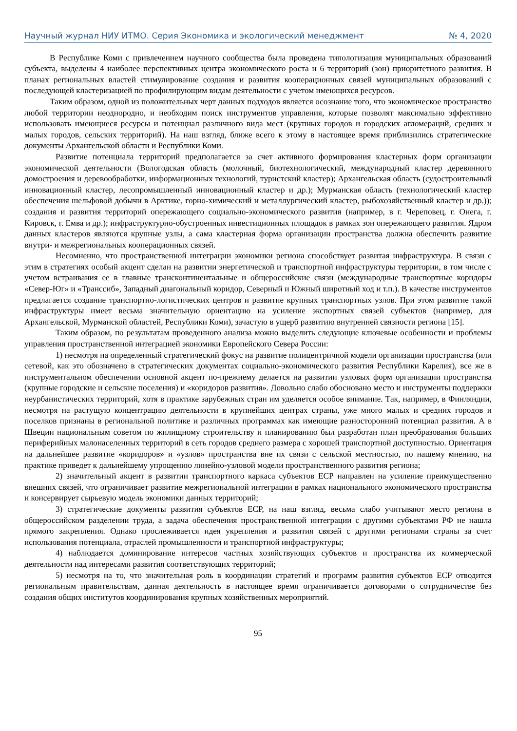Научный журнал НИУ ИТМО. Серия Экономика и экологический менеджмент № 4, 2020
В Республике Коми с привлечением научного сообщества была проведена типологизация муниципальных образований субъекта, выделены 4 наиболее перспективных центра экономического роста и 6 территорий (зон) приоритетного развития. В планах региональных властей стимулирование создания и развития кооперационных связей муниципальных образований с последующей кластеризацией по профилирующим видам деятельности с учетом имеющихся ресурсов.
Таким образом, одной из положительных черт данных подходов является осознание того, что экономическое пространство любой территории неоднородно, и необходим поиск инструментов управления, которые позволят максимально эффективно использовать имеющиеся ресурсы и потенциал различного вида мест (крупных городов и городских агломераций, средних и малых городов, сельских территорий). На наш взгляд, ближе всего к этому в настоящее время приблизились стратегические документы Архангельской области и Республики Коми.
Развитие потенциала территорий предполагается за счет активного формирования кластерных форм организации экономической деятельности (Вологодская область (молочный, биотехнологический, международный кластер деревянного домостроения и деревообработки, информационных технологий, туристский кластер); Архангельская область (судостроительный инновационный кластер, лесопромышленный инновационный кластер и др.); Мурманская область (технологический кластер обеспечения шельфовой добычи в Арктике, горно-химический и металлургический кластер, рыбохозяйственный кластер и др.)); создания и развития территорий опережающего социально-экономического развития (например, в г. Череповец, г. Онега, г. Кировск, г. Емва и др.); инфраструктурно-обустроенных инвестиционных площадок в рамках зон опережающего развития. Ядром данных кластеров являются крупные узлы, а сама кластерная форма организации пространства должна обеспечить развитие внутри- и межрегиональных кооперационных связей.
Несомненно, что пространственной интеграции экономики региона способствует развитая инфраструктура. В связи с этим в стратегиях особый акцент сделан на развитии энергетической и транспортной инфраструктуры территории, в том числе с учетом встраивания ее в главные трансконтинентальные и общероссийские связи (международные транспортные коридоры «Север-Юг» и «Транссиб», Западный диагональный коридор, Северный и Южный широтный ход и т.п.). В качестве инструментов предлагается создание транспортно-логистических центров и развитие крупных транспортных узлов. При этом развитие такой инфраструктуры имеет весьма значительную ориентацию на усиление экспортных связей субъектов (например, для Архангельской, Мурманской областей, Республики Коми), зачастую в ущерб развитию внутренней связности региона [15].
Таким образом, по результатам проведенного анализа можно выделить следующие ключевые особенности и проблемы управления пространственной интеграцией экономики Европейского Севера России:
1) несмотря на определенный стратегический фокус на развитие полицентричной модели организации пространства (или сетевой, как это обозначено в стратегических документах социально-экономического развития Республики Карелия), все же в инструментальном обеспечении основной акцент по-прежнему делается на развитии узловых форм организации пространства (крупные городские и сельские поселения) и «коридоров развития». Довольно слабо обосновано место и инструменты поддержки неурбанистических территорий, хотя в практике зарубежных стран им уделяется особое внимание. Так, например, в Финляндии, несмотря на растущую концентрацию деятельности в крупнейших центрах страны, уже много малых и средних городов и поселков признаны в региональной политике и различных программах как имеющие разносторонний потенциал развития. А в Швеции национальным советом по жилищному строительству и планированию был разработан план преобразования больших периферийных малонаселенных территорий в сеть городов среднего размера с хорошей транспортной доступностью. Ориентация на дальнейшее развитие «коридоров» и «узлов» пространства вне их связи с сельской местностью, по нашему мнению, на практике приведет к дальнейшему упрощению линейно-узловой модели пространственного развития региона;
2) значительный акцент в развитии транспортного каркаса субъектов ЕСР направлен на усиление преимущественно внешних связей, что ограничивает развитие межрегиональной интеграции в рамках национального экономического пространства и консервирует сырьевую модель экономики данных территорий;
3) стратегические документы развития субъектов ЕСР, на наш взгляд, весьма слабо учитывают место региона в общероссийском разделении труда, а задача обеспечения пространственной интеграции с другими субъектами РФ не нашла прямого закрепления. Однако прослеживается идея укрепления и развития связей с другими регионами страны за счет использования потенциала, отраслей промышленности и транспортной инфраструктуры;
4) наблюдается доминирование интересов частных хозяйствующих субъектов и пространства их коммерческой деятельности над интересами развития соответствующих территорий;
5) несмотря на то, что значительная роль в координации стратегий и программ развития субъектов ЕСР отводится региональным правительствам, данная деятельность в настоящее время ограничивается договорами о сотрудничестве без создания общих институтов координирования крупных хозяйственных мероприятий.
95